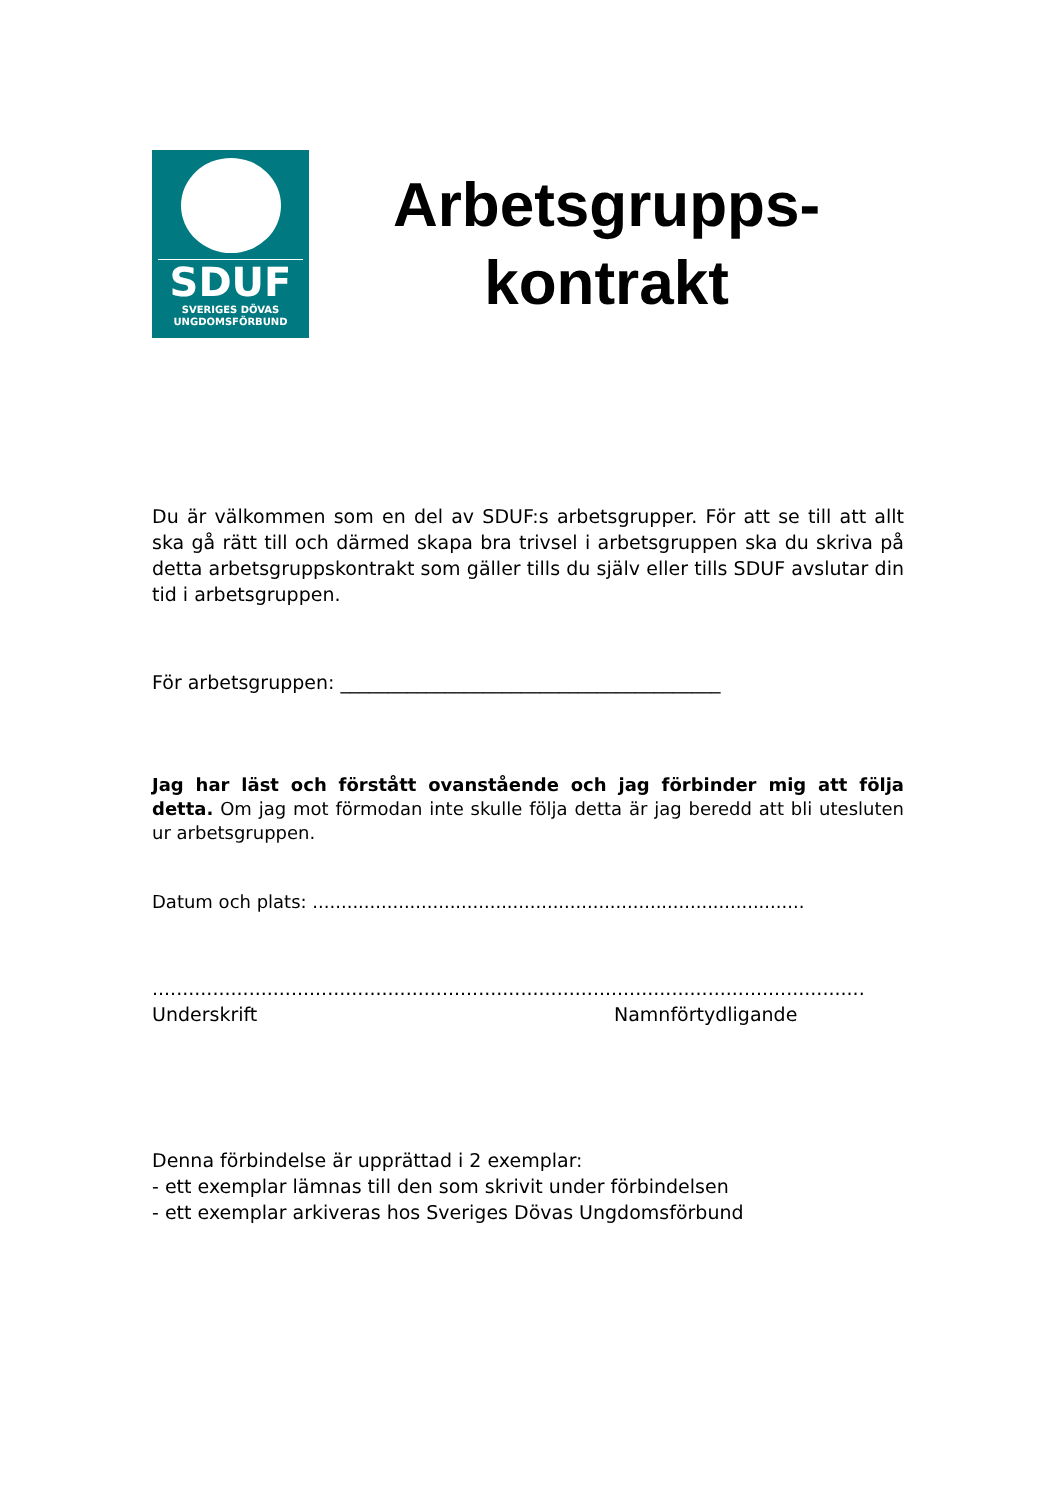SDUF
SVERIGES DÖVAS
UNGDOMSFÖRBUND
Arbetsgrupps-
kontrakt
Du är välkommen som en del av SDUF:s arbetsgrupper. För att se till att allt ska gå rätt till och därmed skapa bra trivsel i arbetsgruppen ska du skriva på detta arbetsgruppskontrakt som gäller tills du själv eller tills SDUF avslutar din tid i arbetsgruppen.
För arbetsgruppen: ________________________________________
Jag har läst och förstått ovanstående och jag förbinder mig att följa detta. Om jag mot förmodan inte skulle följa detta är jag beredd att bli utesluten ur arbetsgruppen.
Datum och plats: ......................................................................................
......................................................................................................................
Underskrift Namnförtydligande
Denna förbindelse är upprättad i 2 exemplar:
- ett exemplar lämnas till den som skrivit under förbindelsen
- ett exemplar arkiveras hos Sveriges Dövas Ungdomsförbund